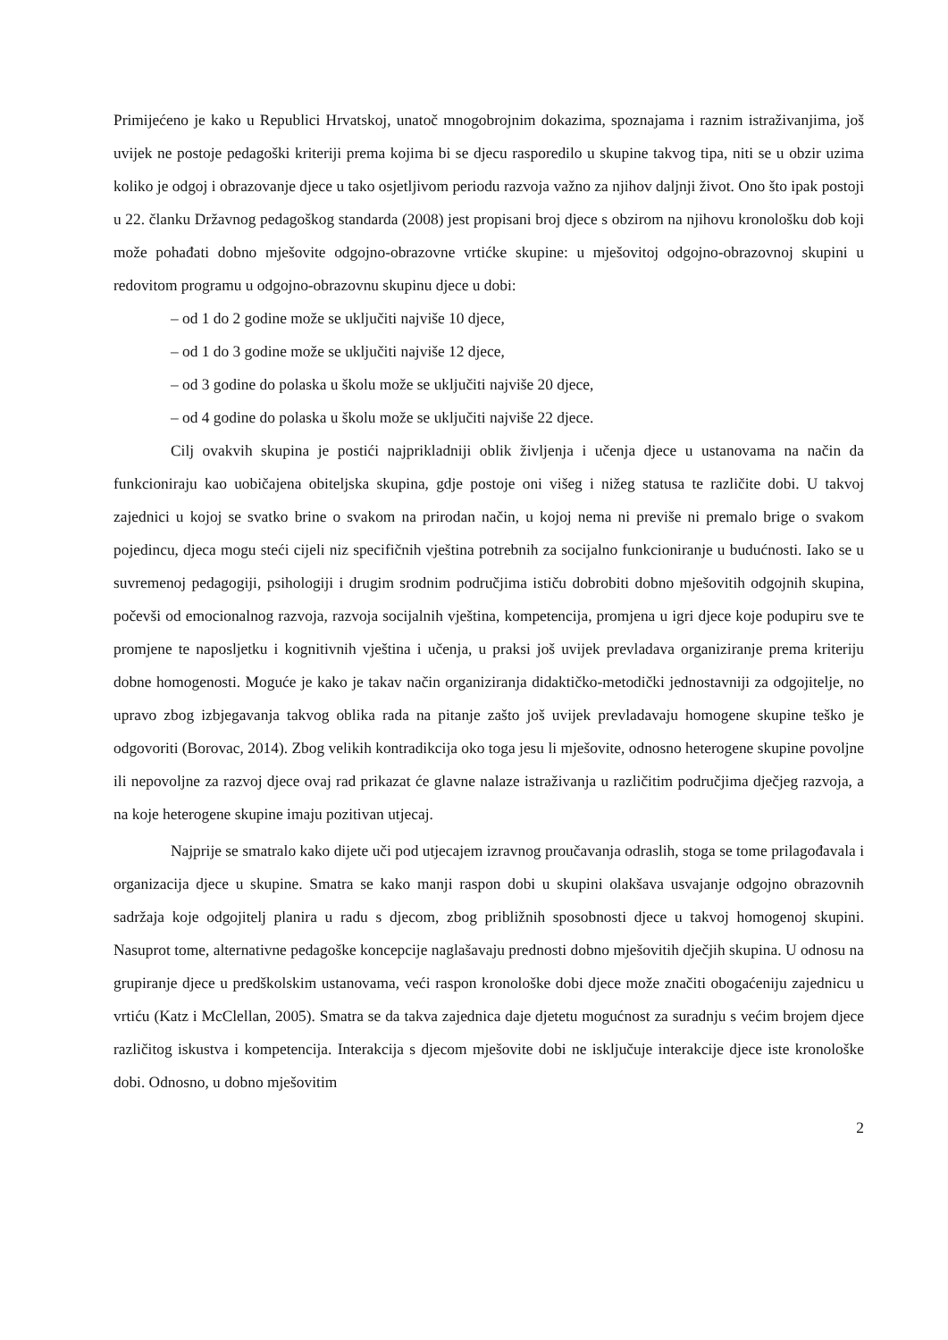Primijećeno je kako u Republici Hrvatskoj, unatoč mnogobrojnim dokazima, spoznajama i raznim istraživanjima, još uvijek ne postoje pedagoški kriteriji prema kojima bi se djecu rasporedilo u skupine takvog tipa, niti se u obzir uzima koliko je odgoj i obrazovanje djece u tako osjetljivom periodu razvoja važno za njihov daljnji život. Ono što ipak postoji u 22. članku Državnog pedagoškog standarda (2008) jest propisani broj djece s obzirom na njihovu kronološku dob koji može pohađati dobno mješovite odgojno-obrazovne vrtićke skupine: u mješovitoj odgojno-obrazovnoj skupini u redovitom programu u odgojno-obrazovnu skupinu djece u dobi:
– od 1 do 2 godine može se uključiti najviše 10 djece,
– od 1 do 3 godine može se uključiti najviše 12 djece,
– od 3 godine do polaska u školu može se uključiti najviše 20 djece,
– od 4 godine do polaska u školu može se uključiti najviše 22 djece.
Cilj ovakvih skupina je postići najprikladniji oblik življenja i učenja djece u ustanovama na način da funkcioniraju kao uobičajena obiteljska skupina, gdje postoje oni višeg i nižeg statusa te različite dobi. U takvoj zajednici u kojoj se svatko brine o svakom na prirodan način, u kojoj nema ni previše ni premalo brige o svakom pojedincu, djeca mogu steći cijeli niz specifičnih vještina potrebnih za socijalno funkcioniranje u budućnosti. Iako se u suvremenoj pedagogiji, psihologiji i drugim srodnim područjima ističu dobrobiti dobno mješovitih odgojnih skupina, počevši od emocionalnog razvoja, razvoja socijalnih vještina, kompetencija, promjena u igri djece koje podupiru sve te promjene te naposljetku i kognitivnih vještina i učenja, u praksi još uvijek prevladava organiziranje prema kriteriju dobne homogenosti. Moguće je kako je takav način organiziranja didaktičko-metodički jednostavniji za odgojitelje, no upravo zbog izbjegavanja takvog oblika rada na pitanje zašto još uvijek prevladavaju homogene skupine teško je odgovoriti (Borovac, 2014). Zbog velikih kontradikcija oko toga jesu li mješovite, odnosno heterogene skupine povoljne ili nepovoljne za razvoj djece ovaj rad prikazat će glavne nalaze istraživanja u različitim područjima dječjeg razvoja, a na koje heterogene skupine imaju pozitivan utjecaj.
Najprije se smatralo kako dijete uči pod utjecajem izravnog proučavanja odraslih, stoga se tome prilagođavala i organizacija djece u skupine. Smatra se kako manji raspon dobi u skupini olakšava usvajanje odgojno obrazovnih sadržaja koje odgojitelj planira u radu s djecom, zbog približnih sposobnosti djece u takvoj homogenoj skupini. Nasuprot tome, alternativne pedagoške koncepcije naglašavaju prednosti dobno mješovitih dječjih skupina. U odnosu na grupiranje djece u predškolskim ustanovama, veći raspon kronološke dobi djece može značiti obogaćeniju zajednicu u vrtiću (Katz i McClellan, 2005). Smatra se da takva zajednica daje djetetu mogućnost za suradnju s većim brojem djece različitog iskustva i kompetencija. Interakcija s djecom mješovite dobi ne isključuje interakcije djece iste kronološke dobi. Odnosno, u dobno mješovitim
2